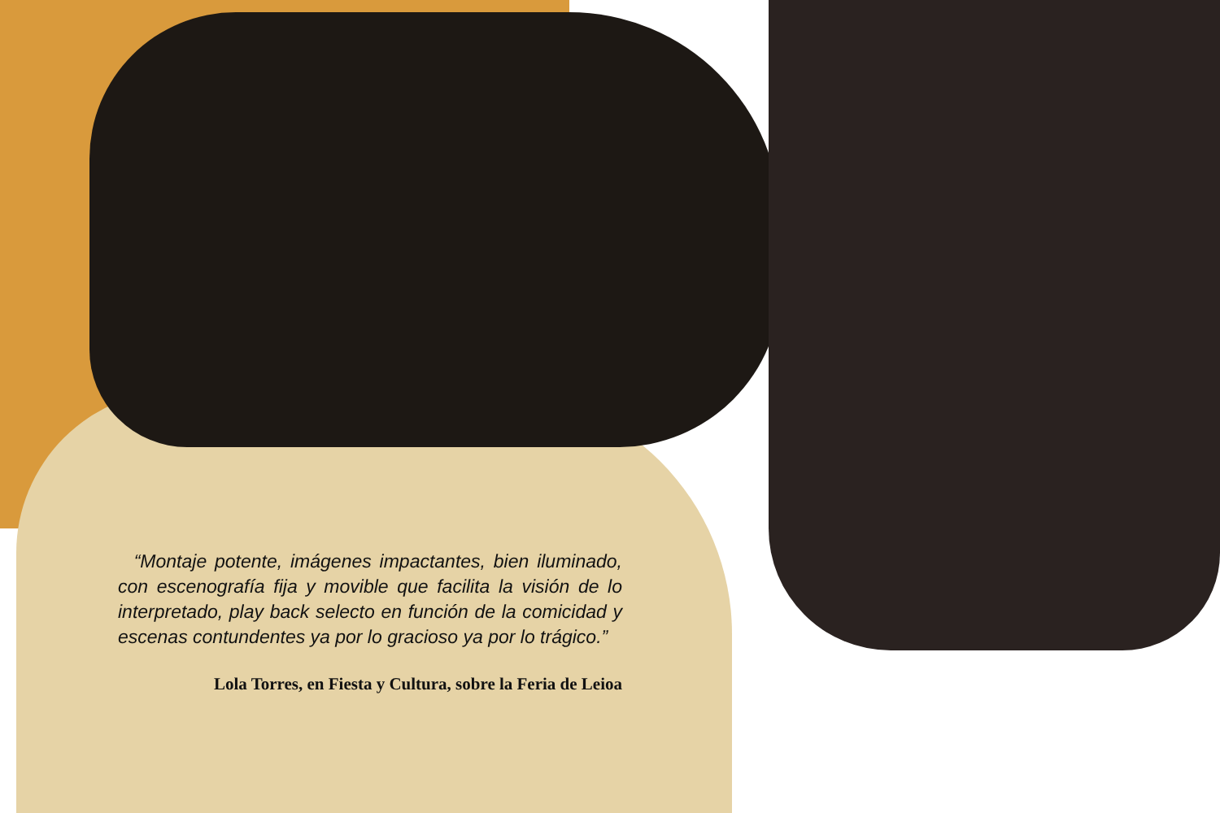“Montaje potente, imágenes impactantes, bien iluminado, con escenografía fija y movible que facilita la visión de lo interpretado, play back selecto en función de la comicidad y escenas contundentes ya por lo gracioso ya por lo trágico.”
Lola Torres, en Fiesta y Cultura, sobre la Feria de Leioa